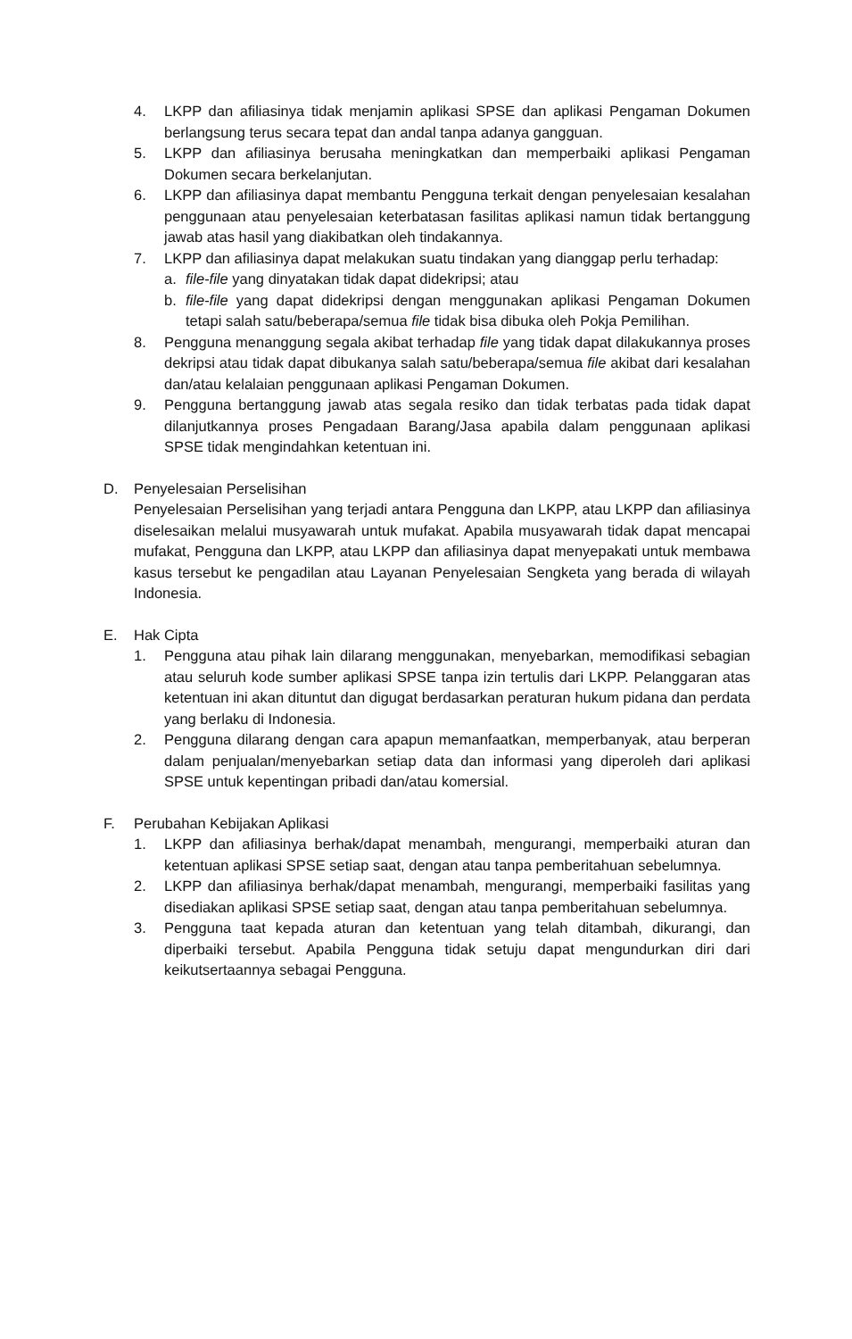4. LKPP dan afiliasinya tidak menjamin aplikasi SPSE dan aplikasi Pengaman Dokumen berlangsung terus secara tepat dan andal tanpa adanya gangguan.
5. LKPP dan afiliasinya berusaha meningkatkan dan memperbaiki aplikasi Pengaman Dokumen secara berkelanjutan.
6. LKPP dan afiliasinya dapat membantu Pengguna terkait dengan penyelesaian kesalahan penggunaan atau penyelesaian keterbatasan fasilitas aplikasi namun tidak bertanggung jawab atas hasil yang diakibatkan oleh tindakannya.
7. LKPP dan afiliasinya dapat melakukan suatu tindakan yang dianggap perlu terhadap:
a. file-file yang dinyatakan tidak dapat didekripsi; atau
b. file-file yang dapat didekripsi dengan menggunakan aplikasi Pengaman Dokumen tetapi salah satu/beberapa/semua file tidak bisa dibuka oleh Pokja Pemilihan.
8. Pengguna menanggung segala akibat terhadap file yang tidak dapat dilakukannya proses dekripsi atau tidak dapat dibukanya salah satu/beberapa/semua file akibat dari kesalahan dan/atau kelalaian penggunaan aplikasi Pengaman Dokumen.
9. Pengguna bertanggung jawab atas segala resiko dan tidak terbatas pada tidak dapat dilanjutkannya proses Pengadaan Barang/Jasa apabila dalam penggunaan aplikasi SPSE tidak mengindahkan ketentuan ini.
D. Penyelesaian Perselisihan
Penyelesaian Perselisihan yang terjadi antara Pengguna dan LKPP, atau LKPP dan afiliasinya diselesaikan melalui musyawarah untuk mufakat. Apabila musyawarah tidak dapat mencapai mufakat, Pengguna dan LKPP, atau LKPP dan afiliasinya dapat menyepakati untuk membawa kasus tersebut ke pengadilan atau Layanan Penyelesaian Sengketa yang berada di wilayah Indonesia.
E. Hak Cipta
1. Pengguna atau pihak lain dilarang menggunakan, menyebarkan, memodifikasi sebagian atau seluruh kode sumber aplikasi SPSE tanpa izin tertulis dari LKPP. Pelanggaran atas ketentuan ini akan dituntut dan digugat berdasarkan peraturan hukum pidana dan perdata yang berlaku di Indonesia.
2. Pengguna dilarang dengan cara apapun memanfaatkan, memperbanyak, atau berperan dalam penjualan/menyebarkan setiap data dan informasi yang diperoleh dari aplikasi SPSE untuk kepentingan pribadi dan/atau komersial.
F. Perubahan Kebijakan Aplikasi
1. LKPP dan afiliasinya berhak/dapat menambah, mengurangi, memperbaiki aturan dan ketentuan aplikasi SPSE setiap saat, dengan atau tanpa pemberitahuan sebelumnya.
2. LKPP dan afiliasinya berhak/dapat menambah, mengurangi, memperbaiki fasilitas yang disediakan aplikasi SPSE setiap saat, dengan atau tanpa pemberitahuan sebelumnya.
3. Pengguna taat kepada aturan dan ketentuan yang telah ditambah, dikurangi, dan diperbaiki tersebut. Apabila Pengguna tidak setuju dapat mengundurkan diri dari keikutsertaannya sebagai Pengguna.